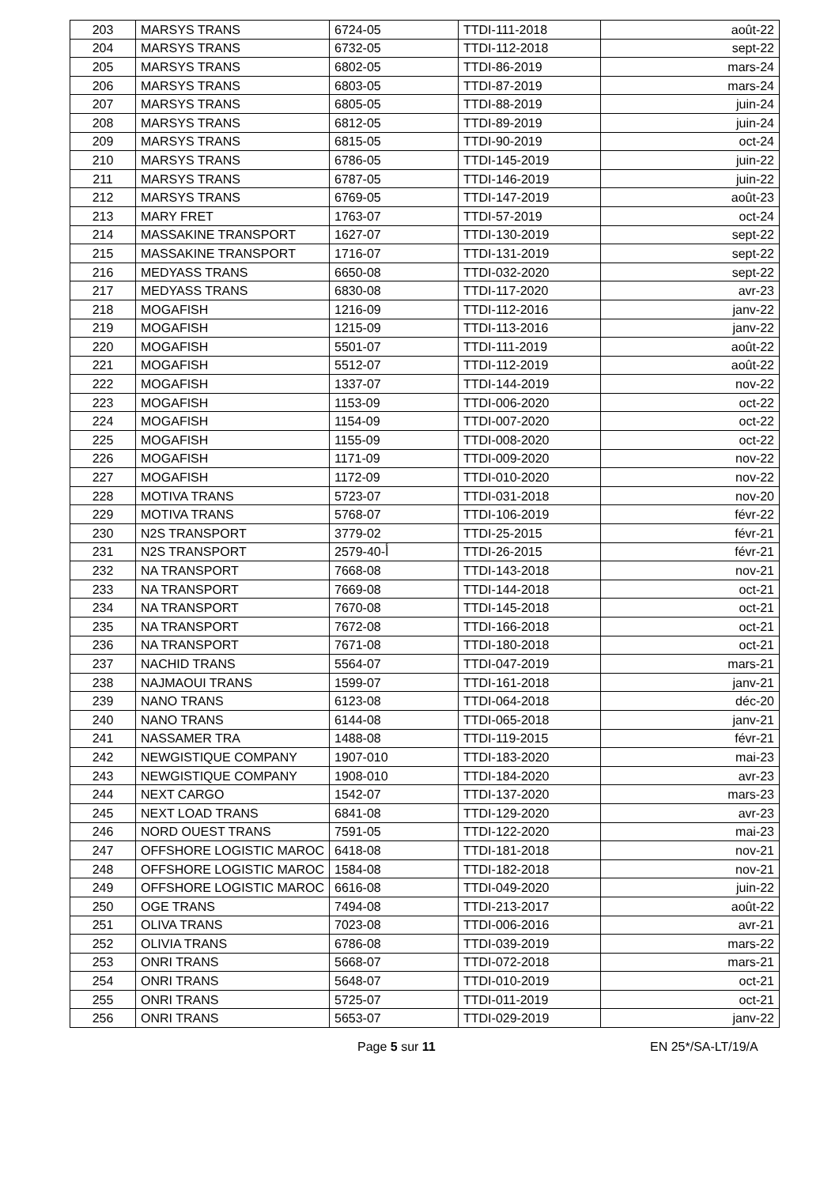| 203 | MARSYS TRANS | 6724-05 | TTDI-111-2018 | août-22 |
| 204 | MARSYS TRANS | 6732-05 | TTDI-112-2018 | sept-22 |
| 205 | MARSYS TRANS | 6802-05 | TTDI-86-2019 | mars-24 |
| 206 | MARSYS TRANS | 6803-05 | TTDI-87-2019 | mars-24 |
| 207 | MARSYS TRANS | 6805-05 | TTDI-88-2019 | juin-24 |
| 208 | MARSYS TRANS | 6812-05 | TTDI-89-2019 | juin-24 |
| 209 | MARSYS TRANS | 6815-05 | TTDI-90-2019 | oct-24 |
| 210 | MARSYS TRANS | 6786-05 | TTDI-145-2019 | juin-22 |
| 211 | MARSYS TRANS | 6787-05 | TTDI-146-2019 | juin-22 |
| 212 | MARSYS TRANS | 6769-05 | TTDI-147-2019 | août-23 |
| 213 | MARY FRET | 1763-07 | TTDI-57-2019 | oct-24 |
| 214 | MASSAKINE TRANSPORT | 1627-07 | TTDI-130-2019 | sept-22 |
| 215 | MASSAKINE TRANSPORT | 1716-07 | TTDI-131-2019 | sept-22 |
| 216 | MEDYASS TRANS | 6650-08 | TTDI-032-2020 | sept-22 |
| 217 | MEDYASS TRANS | 6830-08 | TTDI-117-2020 | avr-23 |
| 218 | MOGAFISH | 1216-09 | TTDI-112-2016 | janv-22 |
| 219 | MOGAFISH | 1215-09 | TTDI-113-2016 | janv-22 |
| 220 | MOGAFISH | 5501-07 | TTDI-111-2019 | août-22 |
| 221 | MOGAFISH | 5512-07 | TTDI-112-2019 | août-22 |
| 222 | MOGAFISH | 1337-07 | TTDI-144-2019 | nov-22 |
| 223 | MOGAFISH | 1153-09 | TTDI-006-2020 | oct-22 |
| 224 | MOGAFISH | 1154-09 | TTDI-007-2020 | oct-22 |
| 225 | MOGAFISH | 1155-09 | TTDI-008-2020 | oct-22 |
| 226 | MOGAFISH | 1171-09 | TTDI-009-2020 | nov-22 |
| 227 | MOGAFISH | 1172-09 | TTDI-010-2020 | nov-22 |
| 228 | MOTIVA TRANS | 5723-07 | TTDI-031-2018 | nov-20 |
| 229 | MOTIVA TRANS | 5768-07 | TTDI-106-2019 | févr-22 |
| 230 | N2S TRANSPORT | 3779-02 | TTDI-25-2015 | févr-21 |
| 231 | N2S TRANSPORT | 2579-أ-40 | TTDI-26-2015 | févr-21 |
| 232 | NA TRANSPORT | 7668-08 | TTDI-143-2018 | nov-21 |
| 233 | NA TRANSPORT | 7669-08 | TTDI-144-2018 | oct-21 |
| 234 | NA TRANSPORT | 7670-08 | TTDI-145-2018 | oct-21 |
| 235 | NA TRANSPORT | 7672-08 | TTDI-166-2018 | oct-21 |
| 236 | NA TRANSPORT | 7671-08 | TTDI-180-2018 | oct-21 |
| 237 | NACHID TRANS | 5564-07 | TTDI-047-2019 | mars-21 |
| 238 | NAJMAOUI TRANS | 1599-07 | TTDI-161-2018 | janv-21 |
| 239 | NANO TRANS | 6123-08 | TTDI-064-2018 | déc-20 |
| 240 | NANO TRANS | 6144-08 | TTDI-065-2018 | janv-21 |
| 241 | NASSAMER TRA | 1488-08 | TTDI-119-2015 | févr-21 |
| 242 | NEWGISTIQUE COMPANY | 1907-010 | TTDI-183-2020 | mai-23 |
| 243 | NEWGISTIQUE COMPANY | 1908-010 | TTDI-184-2020 | avr-23 |
| 244 | NEXT CARGO | 1542-07 | TTDI-137-2020 | mars-23 |
| 245 | NEXT LOAD TRANS | 6841-08 | TTDI-129-2020 | avr-23 |
| 246 | NORD OUEST TRANS | 7591-05 | TTDI-122-2020 | mai-23 |
| 247 | OFFSHORE LOGISTIC MAROC | 6418-08 | TTDI-181-2018 | nov-21 |
| 248 | OFFSHORE LOGISTIC MAROC | 1584-08 | TTDI-182-2018 | nov-21 |
| 249 | OFFSHORE LOGISTIC MAROC | 6616-08 | TTDI-049-2020 | juin-22 |
| 250 | OGE TRANS | 7494-08 | TTDI-213-2017 | août-22 |
| 251 | OLIVA TRANS | 7023-08 | TTDI-006-2016 | avr-21 |
| 252 | OLIVIA TRANS | 6786-08 | TTDI-039-2019 | mars-22 |
| 253 | ONRI TRANS | 5668-07 | TTDI-072-2018 | mars-21 |
| 254 | ONRI TRANS | 5648-07 | TTDI-010-2019 | oct-21 |
| 255 | ONRI TRANS | 5725-07 | TTDI-011-2019 | oct-21 |
| 256 | ONRI TRANS | 5653-07 | TTDI-029-2019 | janv-22 |
Page 5 sur 11 EN 25*/SA-LT/19/A